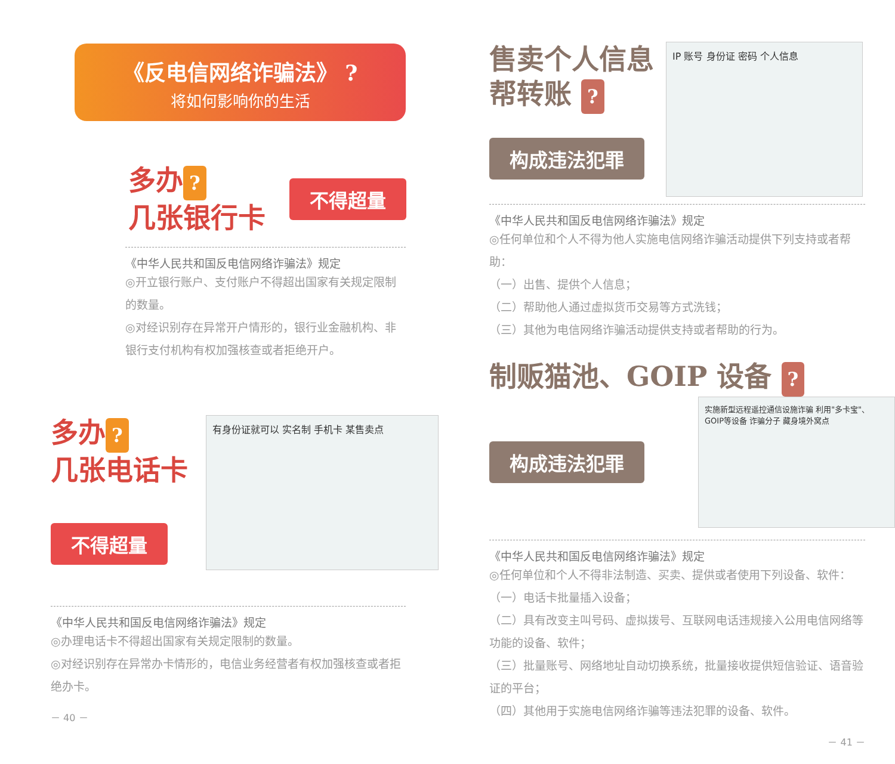《反电信网络诈骗法》 ?
将如何影响你的生活
多办?
几张银行卡
不得超量
《中华人民共和国反电信网络诈骗法》规定
◎开立银行账户、支付账户不得超出国家有关规定限制的数量。
◎对经识别存在异常开户情形的，银行业金融机构、非银行支付机构有权加强核查或者拒绝开户。
多办?
几张电话卡
不得超量
有身份证就可以 实名制 手机卡 某售卖点
《中华人民共和国反电信网络诈骗法》规定
◎办理电话卡不得超出国家有关规定限制的数量。
◎对经识别存在异常办卡情形的，电信业务经营者有权加强核查或者拒绝办卡。
－ 40 －
售卖个人信息
帮转账 ?
构成违法犯罪
IP 账号 身份证 密码 个人信息
《中华人民共和国反电信网络诈骗法》规定
◎任何单位和个人不得为他人实施电信网络诈骗活动提供下列支持或者帮助：
（一）出售、提供个人信息；
（二）帮助他人通过虚拟货币交易等方式洗钱；
（三）其他为电信网络诈骗活动提供支持或者帮助的行为。
制贩猫池、GOIP 设备 ?
构成违法犯罪
实施新型远程遥控通信设施诈骗 利用"多卡宝"、GOIP等设备 诈骗分子 藏身境外窝点
《中华人民共和国反电信网络诈骗法》规定
◎任何单位和个人不得非法制造、买卖、提供或者使用下列设备、软件：
（一）电话卡批量插入设备；
（二）具有改变主叫号码、虚拟拨号、互联网电话违规接入公用电信网络等功能的设备、软件；
（三）批量账号、网络地址自动切换系统，批量接收提供短信验证、语音验证的平台；
（四）其他用于实施电信网络诈骗等违法犯罪的设备、软件。
－ 41 －